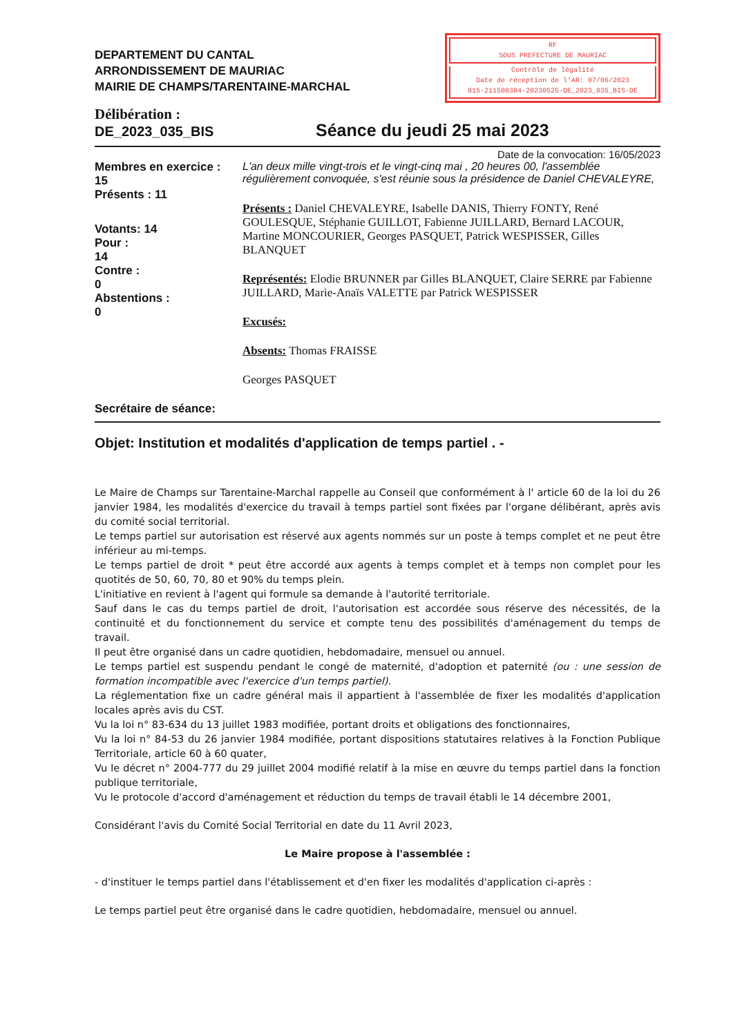DEPARTEMENT DU CANTAL
ARRONDISSEMENT DE MAURIAC
MAIRIE DE CHAMPS/TARENTAINE-MARCHAL
RF
SOUS PREFECTURE DE MAURIAC
Contrôle de légalité
Date de réception de l'AR: 07/06/2023
015-211500384-20230525-DE_2023_035_BIS-DE
Délibération :
DE_2023_035_BIS
Séance du jeudi 25 mai 2023
Date de la convocation: 16/05/2023
Membres en exercice :
15
Présents : 11
Votants: 14
Pour :
14
Contre :
0
Abstentions :
0
Secrétaire de séance:
L'an deux mille vingt-trois et le vingt-cinq mai , 20 heures 00, l'assemblée régulièrement convoquée, s'est réunie sous la présidence de Daniel CHEVALEYRE,
Présents : Daniel CHEVALEYRE, Isabelle DANIS, Thierry FONTY, René GOULESQUE, Stéphanie GUILLOT, Fabienne JUILLARD, Bernard LACOUR, Martine MONCOURIER, Georges PASQUET, Patrick WESPISSER, Gilles BLANQUET
Représentés: Elodie BRUNNER par Gilles BLANQUET, Claire SERRE par Fabienne JUILLARD, Marie-Anaïs VALETTE par Patrick WESPISSER
Excusés:
Absents: Thomas FRAISSE
Georges PASQUET
Objet: Institution et modalités d'application de temps partiel . -
Le Maire de Champs sur Tarentaine-Marchal rappelle au Conseil que conformément à l' article 60 de la loi du 26 janvier 1984, les modalités d'exercice du travail à temps partiel sont fixées par l'organe délibérant, après avis du comité social territorial.
Le temps partiel sur autorisation est réservé aux agents nommés sur un poste à temps complet et ne peut être inférieur au mi-temps.
Le temps partiel de droit * peut être accordé aux agents à temps complet et à temps non complet pour les quotités de 50, 60, 70, 80 et 90% du temps plein.
L'initiative en revient à l'agent qui formule sa demande à l'autorité territoriale.
Sauf dans le cas du temps partiel de droit, l'autorisation est accordée sous réserve des nécessités, de la continuité et du fonctionnement du service et compte tenu des possibilités d'aménagement du temps de travail.
Il peut être organisé dans un cadre quotidien, hebdomadaire, mensuel ou annuel.
Le temps partiel est suspendu pendant le congé de maternité, d'adoption et paternité (ou : une session de formation incompatible avec l'exercice d'un temps partiel).
La réglementation fixe un cadre général mais il appartient à l'assemblée de fixer les modalités d'application locales après avis du CST.
Vu la loi n° 83-634 du 13 juillet 1983 modifiée, portant droits et obligations des fonctionnaires,
Vu la loi n° 84-53 du 26 janvier 1984 modifiée, portant dispositions statutaires relatives à la Fonction Publique Territoriale, article 60 à 60 quater,
Vu le décret n° 2004-777 du 29 juillet 2004 modifié relatif à la mise en œuvre du temps partiel dans la fonction publique territoriale,
Vu le protocole d'accord d'aménagement et réduction du temps de travail établi le 14 décembre 2001,
Considérant l'avis du Comité Social Territorial en date du 11 Avril 2023,
Le Maire propose à l'assemblée :
- d'instituer le temps partiel dans l'établissement et d'en fixer les modalités d'application ci-après :
Le temps partiel peut être organisé dans le cadre quotidien, hebdomadaire, mensuel ou annuel.